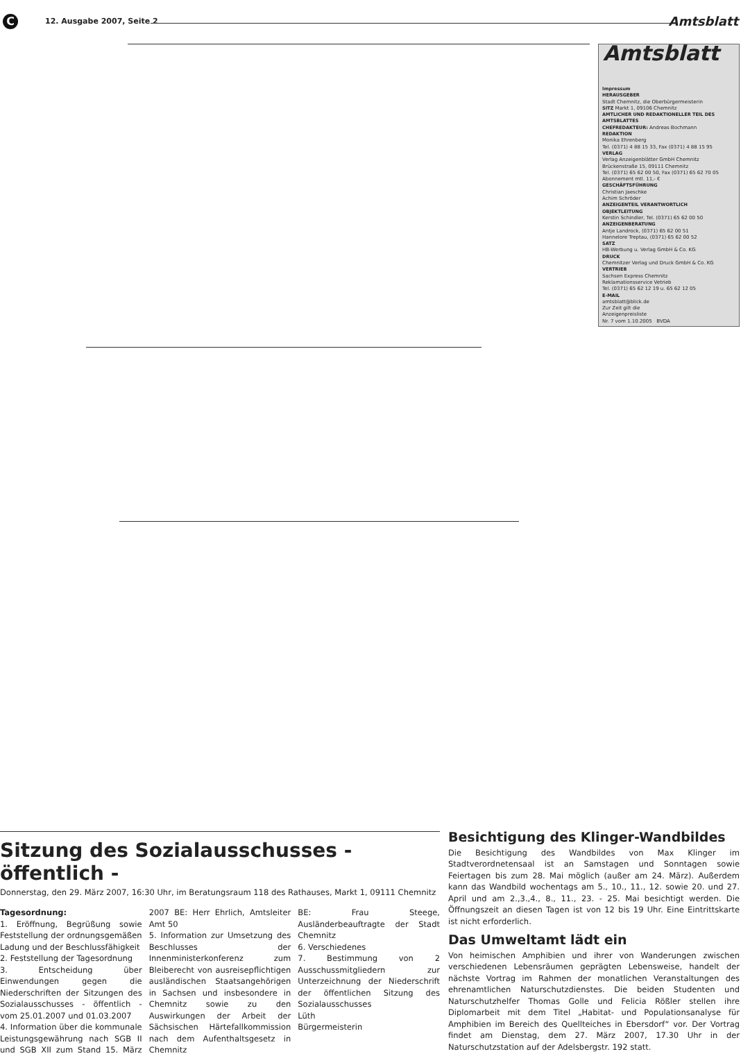C 12. Ausgabe 2007, Seite 2 Amtsblatt
Amtsblatt
Impressum
HERAUSGEBER
Stadt Chemnitz, die Oberbürgermeisterin
SITZ Markt 1, 09106 Chemnitz
AMTLICHER UND REDAKTIONELLER TEIL DES AMTSBLATTES
CHEFREDAKTEUR: Andreas Bochmann
REDAKTION
Monika Ehrenberg
Tel. (0371) 4 88 15 33, Fax (0371) 4 88 15 95
VERLAG
Verlag Anzeigenblätter GmbH Chemnitz
Brückenstraße 15, 09111 Chemnitz
Tel. (0371) 65 62 00 50, Fax (0371) 65 62 70 05
Abonnement mtl. 11,- €
GESCHÄFTSFÜHRUNG
Christian Jaeschke
Achim Schröder
ANZEIGENTEIL VERANTWORTLICH
OBJEKTLEITUNG
Kerstin Schindler, Tel. (0371) 65 62 00 50
ANZEIGENBERATUNG
Antje Landrock, (0371) 65 62 00 51
Hannelore Treptau, (0371) 65 62 00 52
SATZ
HB-Werbung u. Verlag GmbH & Co. KG
DRUCK
Chemnitzer Verlag und Druck GmbH & Co. KG
VERTRIEB
Sachsen Express Chemnitz
Reklamationsservice Vetrieb
Tel. (0371) 65 62 12 19 u. 65 62 12 05
E-MAIL
amtsblatt@blick.de
Zur Zeit gilt die
Anzeigenpreisliste
Nr. 7 vom 1.10.2005 BVDA
Sitzung des Sozialausschusses - öffentlich -
Donnerstag, den 29. März 2007, 16:30 Uhr, im Beratungsraum 118 des Rathauses, Markt 1, 09111 Chemnitz
Tagesordnung:
1. Eröffnung, Begrüßung sowie Feststellung der ordnungsgemäßen Ladung und der Beschlussfähigkeit
2. Feststellung der Tagesordnung
3. Entscheidung über Einwendungen gegen die Niederschriften der Sitzungen des Sozialausschusses - öffentlich - vom 25.01.2007 und 01.03.2007
4. Information über die kommunale Leistungsgewährung nach SGB II und SGB XII zum Stand 15. März 2007 BE: Herr Ehrlich, Amtsleiter Amt 50
5. Information zur Umsetzung des Beschlusses der Innenministerkonferenz zum Bleiberecht von ausreisepflichtigen ausländischen Staatsangehörigen in Sachsen und insbesondere in Chemnitz sowie zu den Auswirkungen der Arbeit der Sächsischen Härtefallkommission nach dem Aufenthaltsgesetz in Chemnitz
BE: Frau Steege, Ausländerbeauftragte der Stadt Chemnitz
6. Verschiedenes
7. Bestimmung von 2 Ausschussmitgliedern zur Unterzeichnung der Niederschrift der öffentlichen Sitzung des Sozialausschusses
Lüth
Bürgermeisterin
Besichtigung des Klinger-Wandbildes
Die Besichtigung des Wandbildes von Max Klinger im Stadtverordnetensaal ist an Samstagen und Sonntagen sowie Feiertagen bis zum 28. Mai möglich (außer am 24. März). Außerdem kann das Wandbild wochentags am 5., 10., 11., 12. sowie 20. und 27. April und am 2.,3.,4., 8., 11., 23. - 25. Mai besichtigt werden. Die Öffnungszeit an diesen Tagen ist von 12 bis 19 Uhr. Eine Eintrittskarte ist nicht erforderlich.
Das Umweltamt lädt ein
Von heimischen Amphibien und ihrer von Wanderungen zwischen verschiedenen Lebensräumen geprägten Lebensweise, handelt der nächste Vortrag im Rahmen der monatlichen Veranstaltungen des ehrenamtlichen Naturschutzdienstes. Die beiden Studenten und Naturschutzhelfer Thomas Golle und Felicia Rößler stellen ihre Diplomarbeit mit dem Titel „Habitat- und Populationsanalyse für Amphibien im Bereich des Quellteiches in Ebersdorf“ vor. Der Vortrag findet am Dienstag, dem 27. März 2007, 17.30 Uhr in der Naturschutzstation auf der Adelsbergstr. 192 statt.